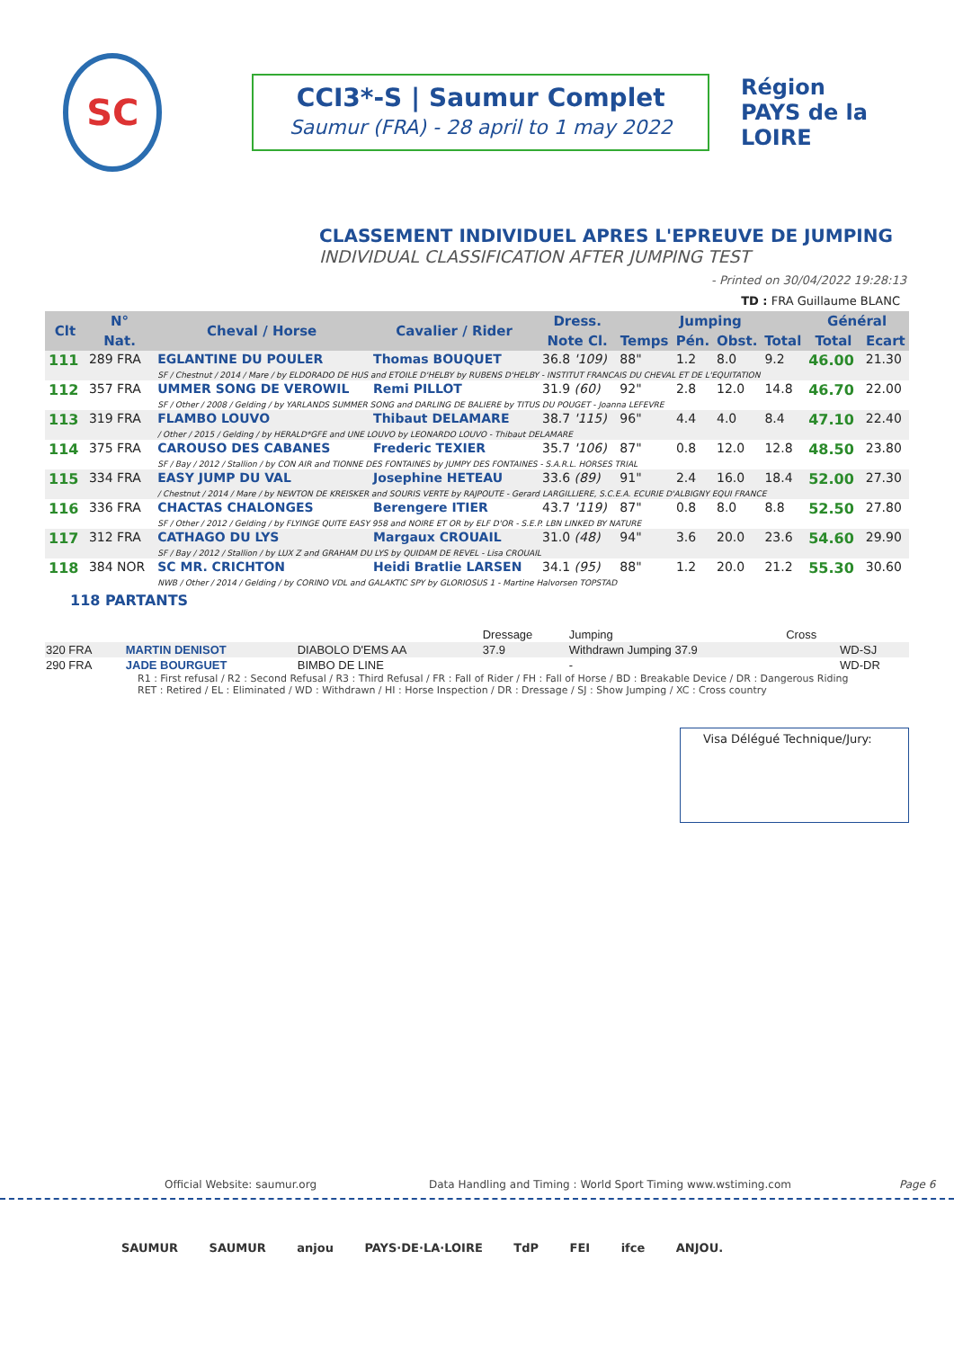SC
CCI3*-S | Saumur Complet
Saumur (FRA) - 28 april to 1 may 2022
Région
PAYS de la LOIRE
CLASSEMENT INDIVIDUEL APRES L'EPREUVE DE JUMPING
INDIVIDUAL CLASSIFICATION AFTER JUMPING TEST
- Printed on 30/04/2022 19:28:13
TD : FRA Guillaume BLANC
| Clt | N° | Cheval / Horse | Cavalier / Rider | Dress. | Jumping | | | | Général | |
| --- | --- | --- | --- | --- | --- | --- | --- | --- | --- | --- |
| | Nat. | | | Note Cl. | Temps | Pén. | Obst. | Total | Total | Ecart |
| 111 | 289 FRA | EGLANTINE DU POULER | Thomas BOUQUET | 36.8 '109) | 88" | 1.2 | 8.0 | 9.2 | 46.00 | 21.30 |
| | | SF / Chestnut / 2014 / Mare / by ELDORADO DE HUS and ETOILE D'HELBY by RUBENS D'HELBY - INSTITUT FRANCAIS DU CHEVAL ET DE L'EQUITATION | | | | | | | | |
| 112 | 357 FRA | UMMER SONG DE VEROWIL | Remi PILLOT | 31.9 (60) | 92" | 2.8 | 12.0 | 14.8 | 46.70 | 22.00 |
| | | SF / Other / 2008 / Gelding / by YARLANDS SUMMER SONG and DARLING DE BALIERE by TITUS DU POUGET - Joanna LEFEVRE | | | | | | | | |
| 113 | 319 FRA | FLAMBO LOUVO | Thibaut DELAMARE | 38.7 '115) | 96" | 4.4 | 4.0 | 8.4 | 47.10 | 22.40 |
| | | / Other / 2015 / Gelding / by HERALD*GFE and UNE LOUVO by LEONARDO LOUVO - Thibaut DELAMARE | | | | | | | | |
| 114 | 375 FRA | CAROUSO DES CABANES | Frederic TEXIER | 35.7 '106) | 87" | 0.8 | 12.0 | 12.8 | 48.50 | 23.80 |
| | | SF / Bay / 2012 / Stallion / by CON AIR and TIONNE DES FONTAINES by JUMPY DES FONTAINES - S.A.R.L. HORSES TRIAL | | | | | | | | |
| 115 | 334 FRA | EASY JUMP DU VAL | Josephine HETEAU | 33.6 (89) | 91" | 2.4 | 16.0 | 18.4 | 52.00 | 27.30 |
| | | / Chestnut / 2014 / Mare / by NEWTON DE KREISKER and SOURIS VERTE by RAJPOUTE - Gerard LARGILLIERE, S.C.E.A. ECURIE D'ALBIGNY EQUI FRANCE | | | | | | | | |
| 116 | 336 FRA | CHACTAS CHALONGES | Berengere ITIER | 43.7 '119) | 87" | 0.8 | 8.0 | 8.8 | 52.50 | 27.80 |
| | | SF / Other / 2012 / Gelding / by FLYINGE QUITE EASY 958 and NOIRE ET OR by ELF D'OR - S.E.P. LBN LINKED BY NATURE | | | | | | | | |
| 117 | 312 FRA | CATHAGO DU LYS | Margaux CROUAIL | 31.0 (48) | 94" | 3.6 | 20.0 | 23.6 | 54.60 | 29.90 |
| | | SF / Bay / 2012 / Stallion / by LUX Z and GRAHAM DU LYS by QUIDAM DE REVEL - Lisa CROUAIL | | | | | | | | |
| 118 | 384 NOR | SC MR. CRICHTON | Heidi Bratlie LARSEN | 34.1 (95) | 88" | 1.2 | 20.0 | 21.2 | 55.30 | 30.60 |
| | | NWB / Other / 2014 / Gelding / by CORINO VDL and GALAKTIC SPY by GLORIOSUS 1 - Martine Halvorsen TOPSTAD | | | | | | | | |
118 PARTANTS
| | | | Dressage | Jumping | Cross | |
| 320 FRA | MARTIN DENISOT | DIABOLO D'EMS AA | 37.9 | Withdrawn Jumping 37.9 | | WD-SJ |
| 290 FRA | JADE BOURGUET | BIMBO DE LINE | | - | | WD-DR |
R1 : First refusal / R2 : Second Refusal / R3 : Third Refusal / FR : Fall of Rider / FH : Fall of Horse / BD : Breakable Device / DR : Dangerous Riding
RET : Retired / EL : Eliminated / WD : Withdrawn / HI : Horse Inspection / DR : Dressage / SJ : Show Jumping / XC : Cross country
Visa Délégué Technique/Jury:
Official Website: saumur.org Data Handling and Timing : World Sport Timing www.wstiming.com Page 6
SAUMUR SAUMUR anjou PAYS·DE·LA·LOIRE TdP FEI ifce ANJOU.